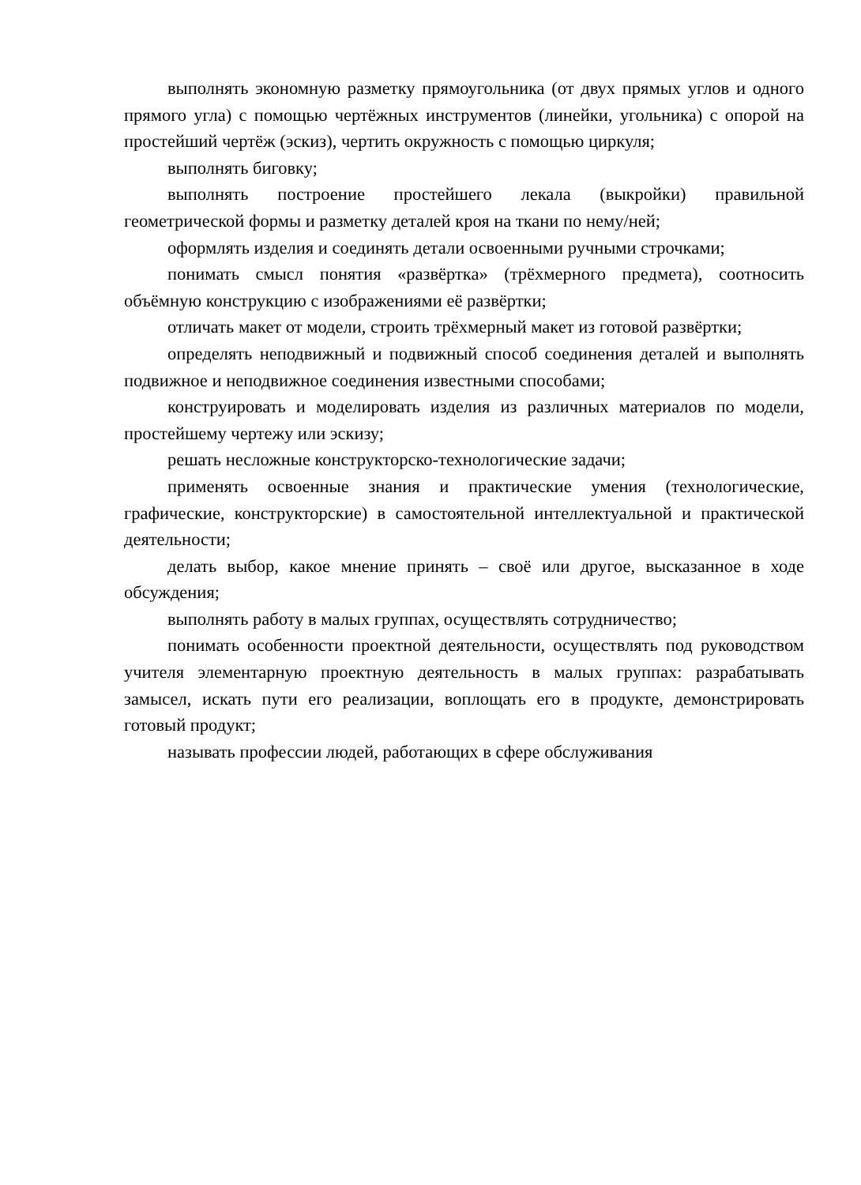выполнять экономную разметку прямоугольника (от двух прямых углов и одного прямого угла) с помощью чертёжных инструментов (линейки, угольника) с опорой на простейший чертёж (эскиз), чертить окружность с помощью циркуля;
выполнять биговку;
выполнять построение простейшего лекала (выкройки) правильной геометрической формы и разметку деталей кроя на ткани по нему/ней;
оформлять изделия и соединять детали освоенными ручными строчками;
понимать смысл понятия «развёртка» (трёхмерного предмета), соотносить объёмную конструкцию с изображениями её развёртки;
отличать макет от модели, строить трёхмерный макет из готовой развёртки;
определять неподвижный и подвижный способ соединения деталей и выполнять подвижное и неподвижное соединения известными способами;
конструировать и моделировать изделия из различных материалов по модели, простейшему чертежу или эскизу;
решать несложные конструкторско-технологические задачи;
применять освоенные знания и практические умения (технологические, графические, конструкторские) в самостоятельной интеллектуальной и практической деятельности;
делать выбор, какое мнение принять – своё или другое, высказанное в ходе обсуждения;
выполнять работу в малых группах, осуществлять сотрудничество;
понимать особенности проектной деятельности, осуществлять под руководством учителя элементарную проектную деятельность в малых группах: разрабатывать замысел, искать пути его реализации, воплощать его в продукте, демонстрировать готовый продукт;
называть профессии людей, работающих в сфере обслуживания